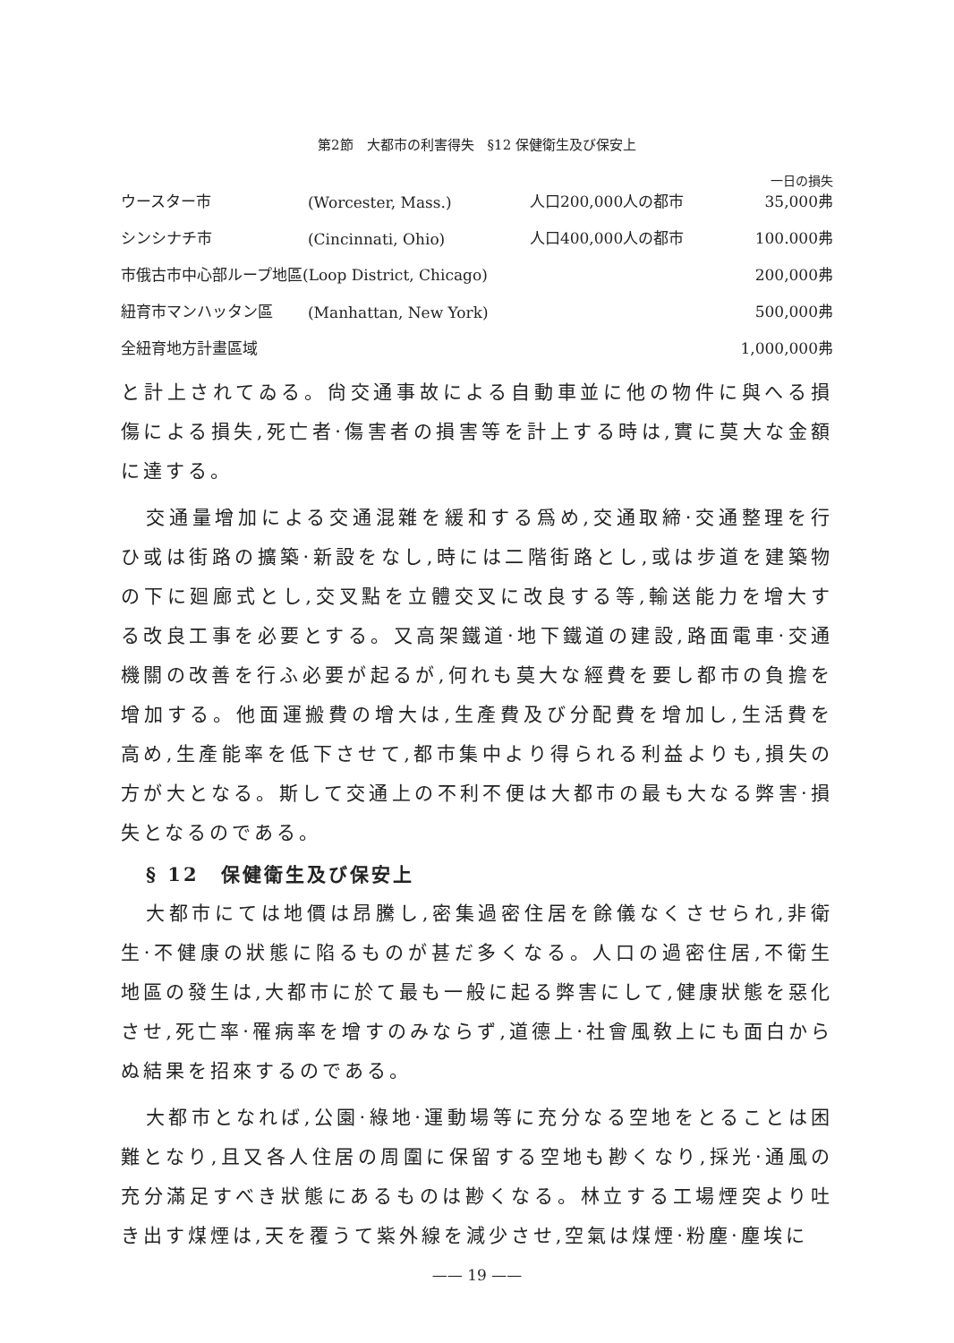第2節　大都市の利害得失　§12 保健衛生及び保安上
| ウースター市 | (Worcester, Mass.) | 人口200,000人の都市 | 一日の損失 35,000弗 |
| シンシナチ市 | (Cincinnati, Ohio) | 人口400,000人の都市 | 100.000弗 |
| 市俄古市中心部ループ地區(Loop District, Chicago) | | | 200,000弗 |
| 紐育市マンハッタン區 | (Manhattan, New York) | | 500,000弗 |
| 全紐育地方計畫區域 | | | 1,000,000弗 |
と計上されてゐる。尙交通事故による自動車並に他の物件に與へる損傷による損失,死亡者·傷害者の損害等を計上する時は,實に莫大な金額に達する。
交通量增加による交通混雜を緩和する爲め,交通取締·交通整理を行ひ或は街路の擴築·新設をなし,時には二階街路とし,或は步道を建築物の下に廻廊式とし,交叉點を立體交叉に改良する等,輸送能力を增大する改良工事を必要とする。又高架鐵道·地下鐵道の建設,路面電車·交通機關の改善を行ふ必要が起るが,何れも莫大な經費を要し都市の負擔を增加する。他面運搬費の增大は,生產費及び分配費を增加し,生活費を高め,生產能率を低下させて,都市集中より得られる利益よりも,損失の方が大となる。斯して交通上の不利不便は大都市の最も大なる弊害·損失となるのである。
§ 12　保健衛生及び保安上
大都市にては地價は昂騰し,密集過密住居を餘儀なくさせられ,非衛生·不健康の狀態に陷るものが甚だ多くなる。人口の過密住居,不衛生地區の發生は,大都市に於て最も一般に起る弊害にして,健康狀態を惡化させ,死亡率·罹病率を增すのみならず,道德上·社會風敎上にも面白からぬ結果を招來するのである。
大都市となれば,公園·綠地·運動場等に充分なる空地をとることは困難となり,且又各人住居の周圍に保留する空地も尠くなり,採光·通風の充分滿足すべき狀態にあるものは尠くなる。林立する工場煙突より吐き出す煤煙は,天を覆うて紫外線を減少させ,空氣は煤煙·粉塵·塵埃に
—— 19 ——